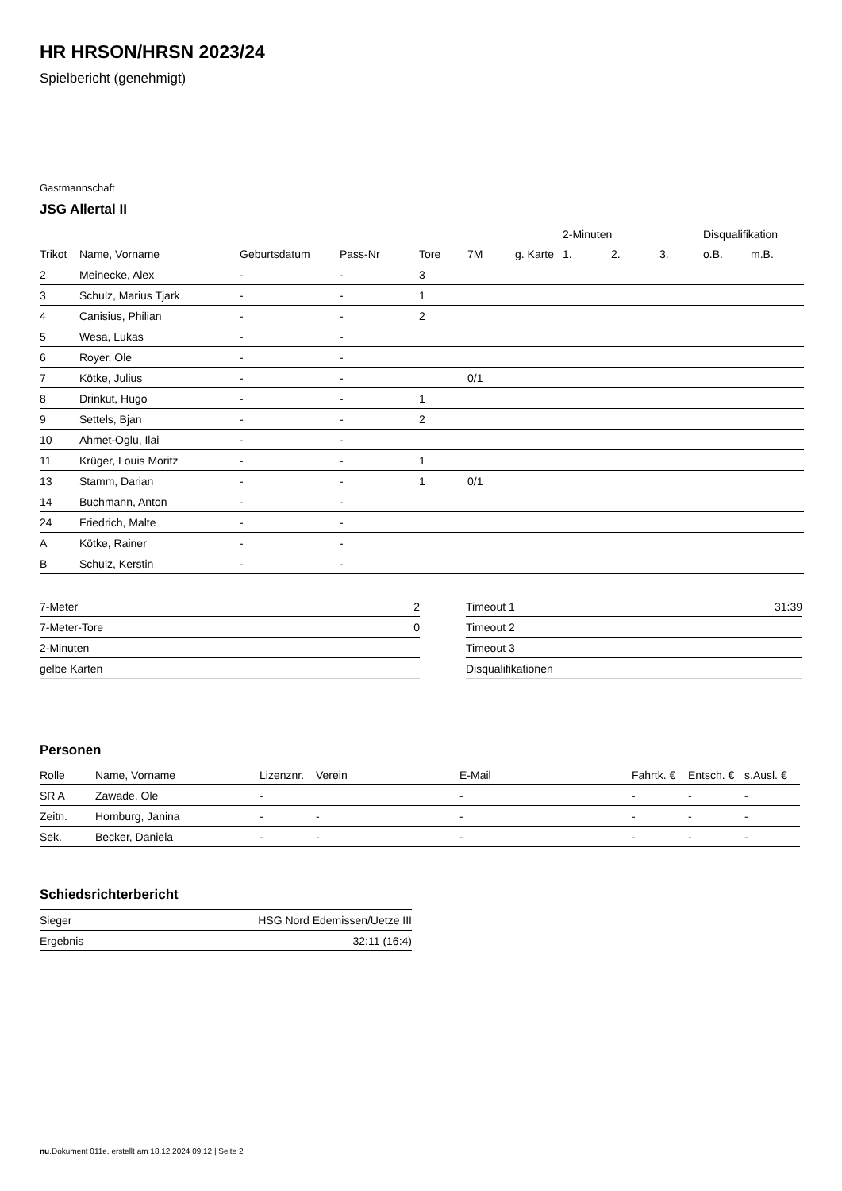HR HRSON/HRSN 2023/24
Spielbericht (genehmigt)
Gastmannschaft
JSG Allertal II
| | | | | | | | 2-Minuten | | | Disqualifikation | |
| Trikot | Name, Vorname | Geburtsdatum | Pass-Nr | Tore | 7M | g. Karte | 1. | 2. | 3. | o.B. | m.B. |
| 2 | Meinecke, Alex | - | - | 3 | | | | | | | |
| 3 | Schulz, Marius Tjark | - | - | 1 | | | | | | | |
| 4 | Canisius, Philian | - | - | 2 | | | | | | | |
| 5 | Wesa, Lukas | - | - | | | | | | | | |
| 6 | Royer, Ole | - | - | | | | | | | | |
| 7 | Kötke, Julius | - | - | | 0/1 | | | | | | |
| 8 | Drinkut, Hugo | - | - | 1 | | | | | | | |
| 9 | Settels, Bjan | - | - | 2 | | | | | | | |
| 10 | Ahmet-Oglu, Ilai | - | - | | | | | | | | |
| 11 | Krüger, Louis Moritz | - | - | 1 | | | | | | | |
| 13 | Stamm, Darian | - | - | 1 | 0/1 | | | | | | |
| 14 | Buchmann, Anton | - | - | | | | | | | | |
| 24 | Friedrich, Malte | - | - | | | | | | | | |
| A | Kötke, Rainer | - | - | | | | | | | | |
| B | Schulz, Kerstin | - | - | | | | | | | | |
| 7-Meter | 2 |
| 7-Meter-Tore | 0 |
| 2-Minuten | |
| gelbe Karten | |
| Timeout 1 | 31:39 |
| Timeout 2 | |
| Timeout 3 | |
| Disqualifikationen | |
Personen
| Rolle | Name, Vorname | Lizenznr. | Verein | E-Mail | Fahrtk. € | Entsch. € | s.Ausl. € |
| --- | --- | --- | --- | --- | --- | --- | --- |
| SR A | Zawade, Ole | - | | - | - | - | - |
| Zeitn. | Homburg, Janina | - | - | - | - | - | - |
| Sek. | Becker, Daniela | - | - | - | - | - | - |
Schiedsrichterbericht
| Sieger | HSG Nord Edemissen/Uetze III |
| Ergebnis | 32:11 (16:4) |
nu.Dokument 011e, erstellt am 18.12.2024 09:12 | Seite 2